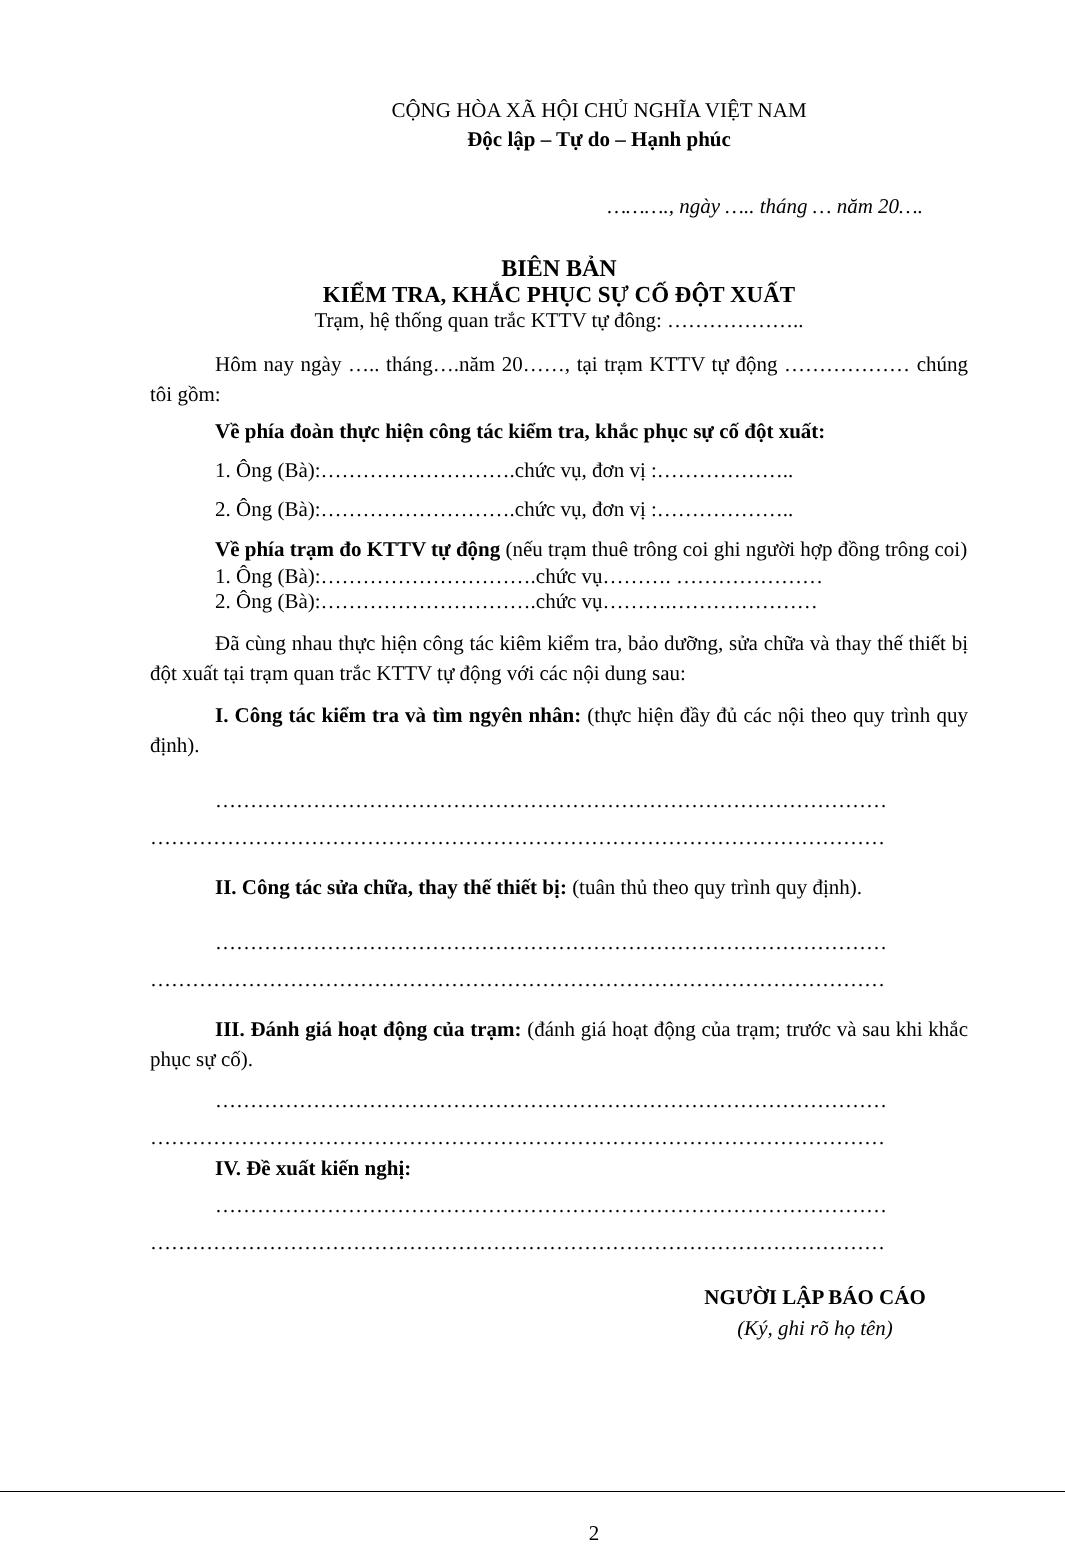CỘNG HÒA XÃ HỘI CHỦ NGHĨA VIỆT NAM
Độc lập – Tự do – Hạnh phúc
………., ngày ….. tháng … năm 20….
BIÊN BẢN
KIỂM TRA, KHẮC PHỤC SỰ CỐ ĐỘT XUẤT
Trạm, hệ thống quan trắc KTTV tự đông: ………………..
Hôm nay ngày ….. tháng….năm 20……, tại trạm KTTV tự động ……………… chúng tôi gồm:
Về phía đoàn thực hiện công tác kiểm tra, khắc phục sự cố đột xuất:
1. Ông (Bà):……………………….chức vụ, đơn vị :………………..
2. Ông (Bà):……………………….chức vụ, đơn vị :………………..
Về phía trạm đo KTTV tự động (nếu trạm thuê trông coi ghi người hợp đồng trông coi)
1. Ông (Bà):………………………….chức vụ………. …………………
2. Ông (Bà):………………………….chức vụ……….…………………
Đã cùng nhau thực hiện công tác kiêm kiểm tra, bảo dưỡng, sửa chữa và thay thế thiết bị đột xuất tại trạm quan trắc KTTV tự động với các nội dung sau:
I. Công tác kiểm tra và tìm ngyên nhân: (thực hiện đầy đủ các nội theo quy trình quy định).
……………………………………………………………………………………
……………………………………………………………………………………………
II. Công tác sửa chữa, thay thế thiết bị: (tuân thủ theo quy trình quy định).
……………………………………………………………………………………
……………………………………………………………………………………………
III. Đánh giá hoạt động của trạm: (đánh giá hoạt động của trạm; trước và sau khi khắc phục sự cố).
……………………………………………………………………………………
……………………………………………………………………………………………
IV. Đề xuất kiến nghị:
……………………………………………………………………………………
……………………………………………………………………………………………
NGƯỜI LẬP BÁO CÁO
(Ký, ghi rõ họ tên)
2